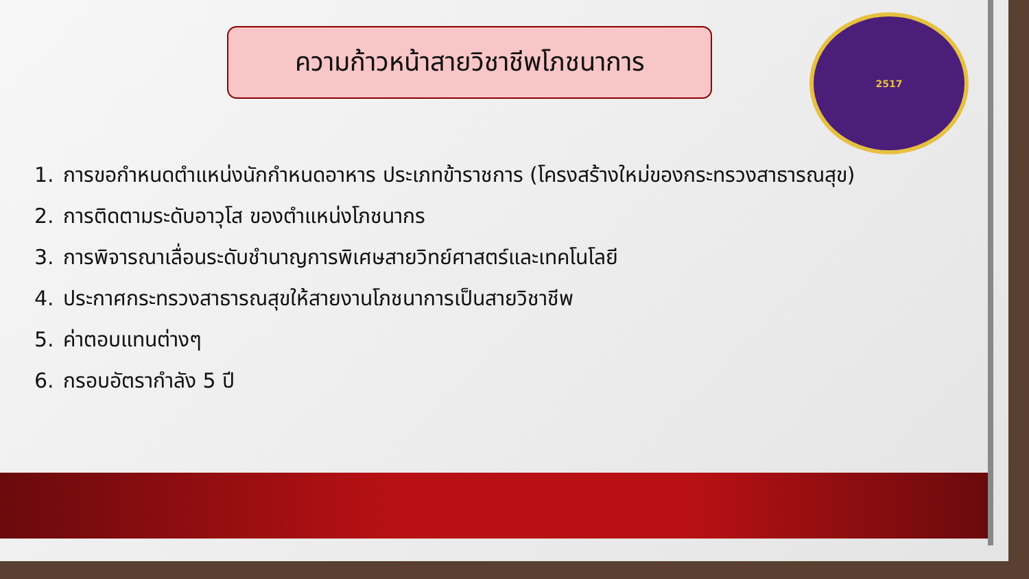ความก้าวหน้าสายวิชาชีพโภชนาการ
2517
1. การขอกำหนดตำแหน่งนักกำหนดอาหาร ประเภทข้าราชการ (โครงสร้างใหม่ของกระทรวงสาธารณสุข)
2. การติดตามระดับอาวุโส ของตำแหน่งโภชนากร
3. การพิจารณาเลื่อนระดับชำนาญการพิเศษสายวิทย์ศาสตร์และเทคโนโลยี
4. ประกาศกระทรวงสาธารณสุขให้สายงานโภชนาการเป็นสายวิชาชีพ
5. ค่าตอบแทนต่างๆ
6. กรอบอัตรากำลัง 5 ปี